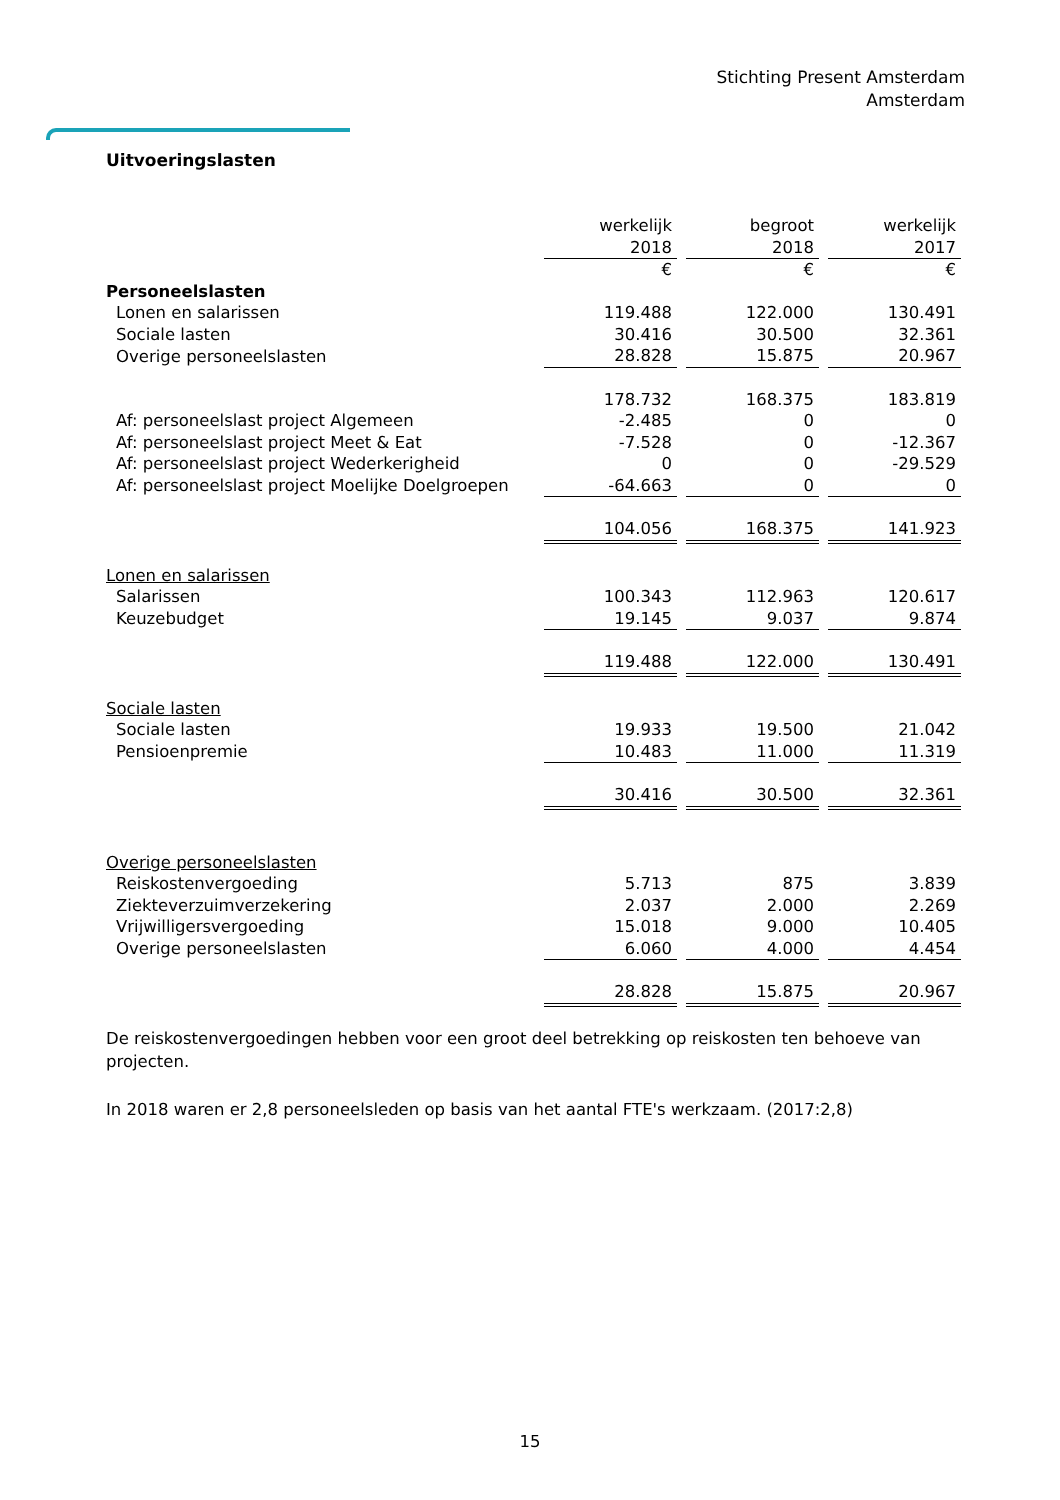Stichting Present Amsterdam
Amsterdam
Uitvoeringslasten
| | werkelijk | | begroot | | werkelijk |
| | 2018 | | 2018 | | 2017 |
| | € | | € | | € |
| Personeelslasten | | | | | |
| Lonen en salarissen | 119.488 | | 122.000 | | 130.491 |
| Sociale lasten | 30.416 | | 30.500 | | 32.361 |
| Overige personeelslasten | 28.828 | | 15.875 | | 20.967 |
| | 178.732 | | 168.375 | | 183.819 |
| Af: personeelslast project Algemeen | -2.485 | | 0 | | 0 |
| Af: personeelslast project Meet & Eat | -7.528 | | 0 | | -12.367 |
| Af: personeelslast project Wederkerigheid | 0 | | 0 | | -29.529 |
| Af: personeelslast project Moelijke Doelgroepen | -64.663 | | 0 | | 0 |
| | 104.056 | | 168.375 | | 141.923 |
| Lonen en salarissen | | | | | |
| Salarissen | 100.343 | | 112.963 | | 120.617 |
| Keuzebudget | 19.145 | | 9.037 | | 9.874 |
| | 119.488 | | 122.000 | | 130.491 |
| Sociale lasten | | | | | |
| Sociale lasten | 19.933 | | 19.500 | | 21.042 |
| Pensioenpremie | 10.483 | | 11.000 | | 11.319 |
| | 30.416 | | 30.500 | | 32.361 |
| Overige personeelslasten | | | | | |
| Reiskostenvergoeding | 5.713 | | 875 | | 3.839 |
| Ziekteverzuimverzekering | 2.037 | | 2.000 | | 2.269 |
| Vrijwilligersvergoeding | 15.018 | | 9.000 | | 10.405 |
| Overige personeelslasten | 6.060 | | 4.000 | | 4.454 |
| | 28.828 | | 15.875 | | 20.967 |
De reiskostenvergoedingen hebben voor een groot deel betrekking op reiskosten ten behoeve van projecten.
In 2018 waren er 2,8 personeelsleden op basis van het aantal FTE's werkzaam. (2017:2,8)
15